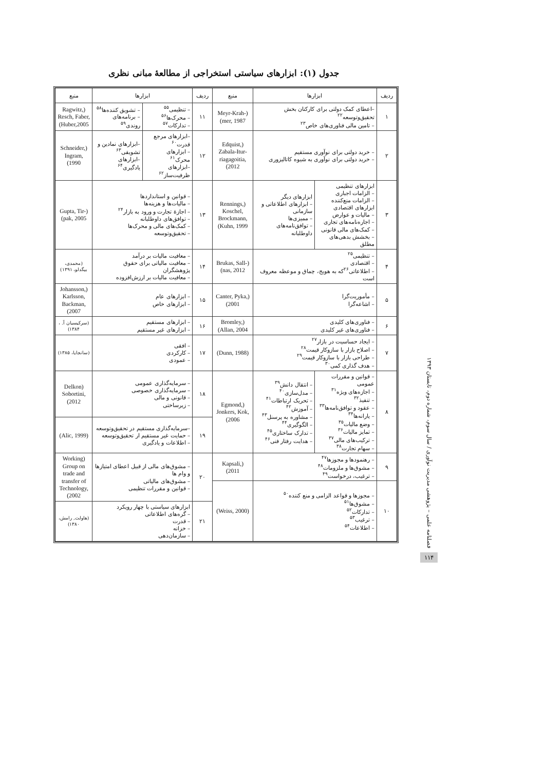جدول (۱): ابزارهای سیاستی استخراجی از مطالعهٔ مبانی نظری
| ردیف | ابزارها | | منبع | ردیف | ابزارها | | منبع |
| --- | --- | --- | --- | --- | --- | --- | --- |
| ۱ | –اعطای کمک دولتی برای کارکنان بخش تحقیق‌وتوسعه<sup>۲۲</sup> – تامین مالی فناوری‌های خاص<sup>۲۳</sup> | | (Meyr-Krah-mer, 1987) | ۱۱ | – تنظیمی<sup>۵۵</sup> – محرک‌ها<sup>۵۶</sup> – تدارکات<sup>۵۷</sup> | – تشویق کننده‌ها<sup>۵۸</sup> – برنامه‌های روندی<sup>۵۹</sup> | (Ragwitz, Resch, Faber, Huber,2005) |
| ۲ | – خرید دولتی برای نوآوری مستقیم – خرید دولتی برای نوآوری به شیوه کاتالیزوری | | (Edquist, Zabala-Itur-riagagoitia, 2012) | ۱۲ | –ابزارهای مرجع قدرت<sup>۶۰</sup> – ابزارهای محرک<sup>۶۱</sup> –ابزارهای ظرفیت‌ساز<sup>۶۲</sup> | –ابزارهای نمادین و تشویقی<sup>۶۳</sup> –ابزارهای یادگیری<sup>۶۴</sup> | (Schneider, Ingram, 1990) |
| ۳ | ابزارهای تنظیمی – الزامات اجباری – الزامات منع‌کننده ابزارهای اقتصادی – مالیات و عوارض – اجاره‌نامه‌های تجاری – کمک‌های مالی قانونی – بخشش بدهی‌های مطلق | ابزارهای دیگر – ابزارهای اطلاعاتی و سازمانی – ممیزی‌ها – توافق‌نامه‌های داوطلبانه | (Rennings, Koschel, Brockmann, Kuhn, 1999) | ۱۳ | – قوانین و استانداردها – مالیات‌ها و هزینه‌ها – اجازهٔ تجارت و ورود به بازار<sup>۲۴</sup> – توافق‌های داوطلبانه – کمک‌های مالی و محرک‌ها – تحقیق‌وتوسعه | | (Gupta, Tir-pak, 2005) |
| ۴ | – تنظیمی<sup>۲۵</sup> – اقتصادی – اطلاعاتی<sup>۲۶</sup>که به هویج، چماق و موعظه معروف است | | (Brukas, Sall-nas, 2012) | ۱۴ | – معافیت مالیات بر درآمد – معافیت مالیاتی برای حقوق پژوهشگران – معافیت مالیات بر ارزش‌افزوده | | (محمدی، بیگدلو، ۱۳۹۱) |
| ۵ | – مأموریت‌گرا – اشاعه‌گرا | | (Canter, Pyka, 2001) | ۱۵ | – ابزارهای عام – ابزارهای خاص | | (Johansson, Karlsson, Backman, 2007) |
| ۶ | – فناوری‌های کلیدی – فناوری‌های غیر کلیدی | | (Bromley, Allan, 2004) | ۱۶ | – ابزارهای مستقیم – ابزارهای غیر مستقیم | | (سرکیسیان آ. ، ۱۳۸۴) |
| ۷ | – ایجاد حساسیت در بازار<sup>۲۷</sup> – اصلاح بازار با سازوکار قیمت<sup>۲۸</sup> – طراحی بازار با سازوکار قیمت<sup>۲۹</sup> – هدف گذاری کمی<sup>۳۰</sup> | | (Dunn, 1988) | ۱۷ | – افقی – کارکردی – عمودی | | (سانجایا، ۱۳۸۵) |
| ۸ | – قوانین و مقررات عمومی – اجازه‌های ویژه<sup>۳۱</sup> – تنفیذ<sup>۳۲</sup> – عقود و توافق‌نامه‌ها<sup>۳۳</sup> – یارانه‌ها<sup>۳۴</sup> – وضع مالیات<sup>۳۵</sup> – تمایز مالیات<sup>۳۶</sup> – ترکیب‌های مالی<sup>۳۷</sup> – سهام تجارت<sup>۳۸</sup> | – انتقال دانش<sup>۳۹</sup> – مدل‌سازی<sup>۴۰</sup> – تحریک ارتباطات<sup>۴۱</sup> – آموزش<sup>۴۲</sup> – مشاوره به پرسنل<sup>۴۳</sup> – الگوگیری<sup>۴۴</sup> – تدارک ساختاری<sup>۴۵</sup> – هدایت رفتار فنی<sup>۴۶</sup> | (Egmond, Jonkers, Kok, 2006) | ۱۸ | – سرمایه‌گذاری عمومی – سرمایه‌گذاری خصوصی – قانونی و مالی – زیرساختی | | (Delkon Sobortini, 2012) |
| | | | | ۱۹ | –سرمایه‌گذاری مستقیم در تحقیق‌وتوسعه – حمایت غیر مستقیم ار تحقیق‌وتوسعه – اطلاعات و یادگیری | | (Alic, 1999) |
| ۹ | – رهنمودها و مجوزها<sup>۴۷</sup> – مشوق‌ها و ملزومات<sup>۴۸</sup> – ترغیب، درخواست<sup>۴۹</sup> | | (Kapsali, 2011) | ۲۰ | – مشوق‌های مالی از قبیل اعطای امتیازها و وام ها – مشوق‌های مالیاتی – قوانین و مقررات تنظیمی | | (Working Group on trade and transfer of Technology, 2002) |
| ۱۰ | – مجوزها و قواعد الزامی و منع کننده<sup>۵۰</sup> – مشوق‌ها<sup>۵۱</sup> – تدارکات<sup>۵۲</sup> – ترغیب<sup>۵۳</sup> – اطلاعات<sup>۵۴</sup> | | (Weiss, 2000) | | | | |
| | | | | ۲۱ | ابزارهای سیاستی با چهار رویکرد – گره‌های اطلاعاتی – قدرت – خزانه – سازمان‌دهی | | (هاولت, رامش، ۱۳۸۰) |
فصلنامه علمی – پژوهشی مدیریت نوآوری / سال سوم، شماره دوم، تابستان ۱۳۹۳
۱۱۴